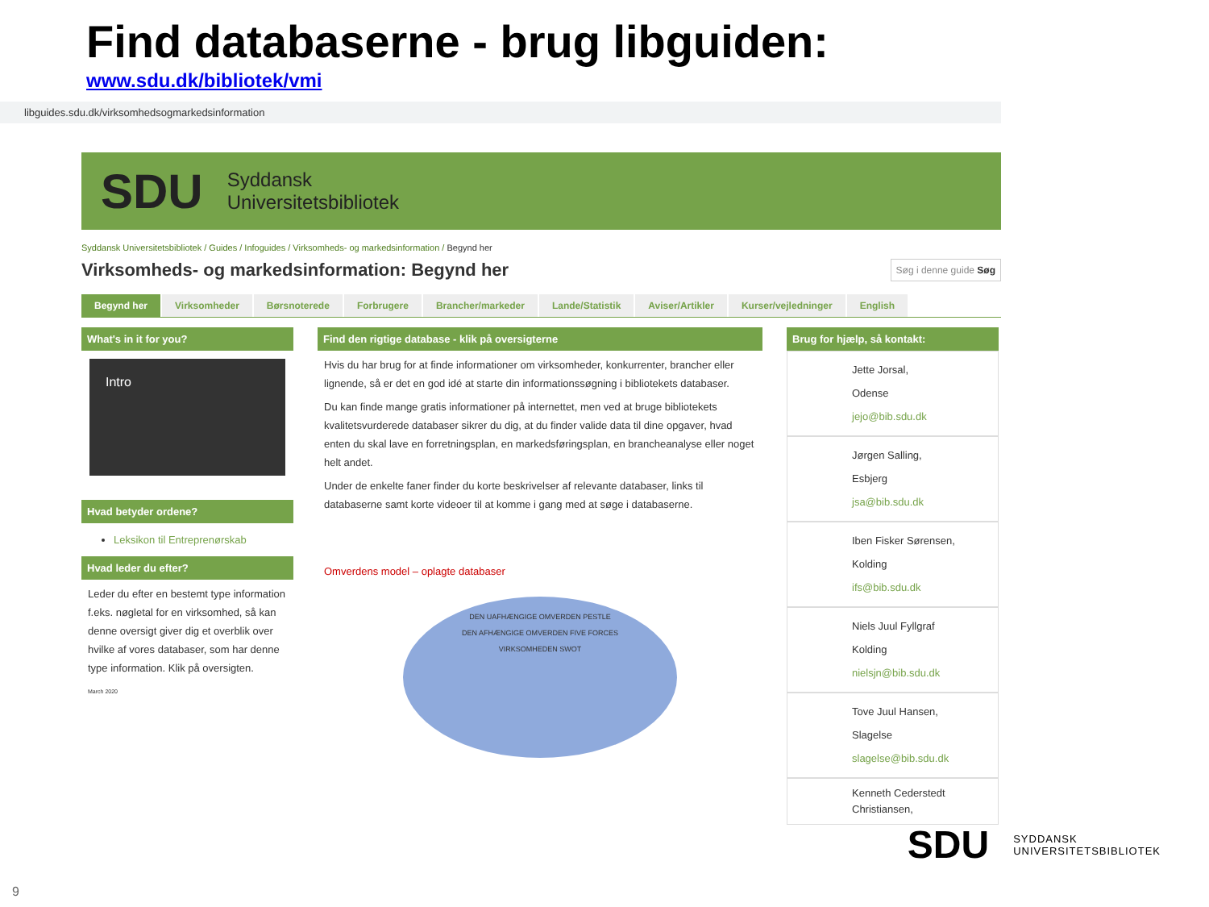Find databaserne - brug libguiden:
www.sdu.dk/bibliotek/vmi
libguides.sdu.dk/virksomhedsogmarkedsinformation
SDU Syddansk
Universitetsbibliotek
Syddansk Universitetsbibliotek / Guides / Infoguides / Virksomheds- og markedsinformation / Begynd her
Virksomheds- og markedsinformation: Begynd her
Søg i denne guide Søg
Begynd her Virksomheder Børsnoterede Forbrugere Brancher/markeder Lande/Statistik Aviser/Artikler Kurser/vejledninger English
What's in it for you?
Intro
Hvad betyder ordene?
Leksikon til Entreprenørskab
Hvad leder du efter?
Leder du efter en bestemt type information f.eks. nøgletal for en virksomhed, så kan denne oversigt giver dig et overblik over hvilke af vores databaser, som har denne type information. Klik på oversigten.
March 2020
Find den rigtige database - klik på oversigterne
Hvis du har brug for at finde informationer om virksomheder, konkurrenter, brancher eller lignende, så er det en god idé at starte din informationssøgning i bibliotekets databaser.
Du kan finde mange gratis informationer på internettet, men ved at bruge bibliotekets kvalitetsvurderede databaser sikrer du dig, at du finder valide data til dine opgaver, hvad enten du skal lave en forretningsplan, en markedsføringsplan, en brancheanalyse eller noget helt andet.
Under de enkelte faner finder du korte beskrivelser af relevante databaser, links til databaserne samt korte videoer til at komme i gang med at søge i databaserne.
Omverdens model – oplagte databaser
DEN UAFHÆNGIGE OMVERDEN PESTLE
DEN AFHÆNGIGE OMVERDEN FIVE FORCES
VIRKSOMHEDEN SWOT
Brug for hjælp, så kontakt:
Jette Jorsal,
Odense
jejo@bib.sdu.dk
Jørgen Salling,
Esbjerg
jsa@bib.sdu.dk
Iben Fisker Sørensen,
Kolding
ifs@bib.sdu.dk
Niels Juul Fyllgraf
Kolding
nielsjn@bib.sdu.dk
Tove Juul Hansen,
Slagelse
slagelse@bib.sdu.dk
Kenneth Cederstedt Christiansen,
SDU SYDDANSK
UNIVERSITETSBIBLIOTEK
9